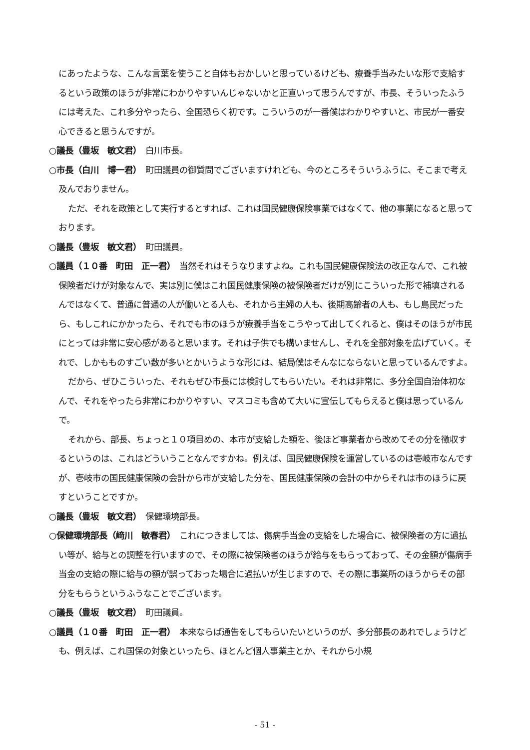にあったような、こんな言葉を使うこと自体もおかしいと思っているけども、療養手当みたいな形で支給するという政策のほうが非常にわかりやすいんじゃないかと正直いって思うんですが、市長、そういったふうには考えた、これ多分やったら、全国恐らく初です。こういうのが一番僕はわかりやすいと、市民が一番安心できると思うんですが。
○議長（豊坂　敏文君）　白川市長。
○市長（白川　博一君）　町田議員の御質問でございますけれども、今のところそういうふうに、そこまで考え及んでおりません。
ただ、それを政策として実行するとすれば、これは国民健康保険事業ではなくて、他の事業になると思っております。
○議長（豊坂　敏文君）　町田議員。
○議員（１０番　町田　正一君）　当然それはそうなりますよね。これも国民健康保険法の改正なんで、これ被保険者だけが対象なんで、実は別に僕はこれ国民健康保険の被保険者だけが別にこういった形で補填されるんではなくて、普通に普通の人が働いとる人も、それから主婦の人も、後期高齢者の人も、もし島民だったら、もしこれにかかったら、それでも市のほうが療養手当をこうやって出してくれると、僕はそのほうが市民にとっては非常に安心感があると思います。それは子供でも構いませんし、それを全部対象を広げていく。それで、しかもものすごい数が多いとかいうような形には、結局僕はそんなにならないと思っているんですよ。
だから、ぜひこういった、それもぜひ市長には検討してもらいたい。それは非常に、多分全国自治体初なんで、それをやったら非常にわかりやすい、マスコミも含めて大いに宣伝してもらえると僕は思っているんで。
それから、部長、ちょっと１０項目めの、本市が支給した額を、後ほど事業者から改めてその分を徴収するというのは、これはどういうことなんですかね。例えば、国民健康保険を運営しているのは壱岐市なんですが、壱岐市の国民健康保険の会計から市が支給した分を、国民健康保険の会計の中からそれは市のほうに戻すということですか。
○議長（豊坂　敏文君）　保健環境部長。
○保健環境部長（﨑川　敏春君）　これにつきましては、傷病手当金の支給をした場合に、被保険者の方に過払い等が、給与との調整を行いますので、その際に被保険者のほうが給与をもらっておって、その金額が傷病手当金の支給の際に給与の額が誤っておった場合に過払いが生じますので、その際に事業所のほうからその部分をもらうというふうなことでございます。
○議長（豊坂　敏文君）　町田議員。
○議員（１０番　町田　正一君）　本来ならば通告をしてもらいたいというのが、多分部長のあれでしょうけども、例えば、これ国保の対象といったら、ほとんど個人事業主とか、それから小規
- 51 -